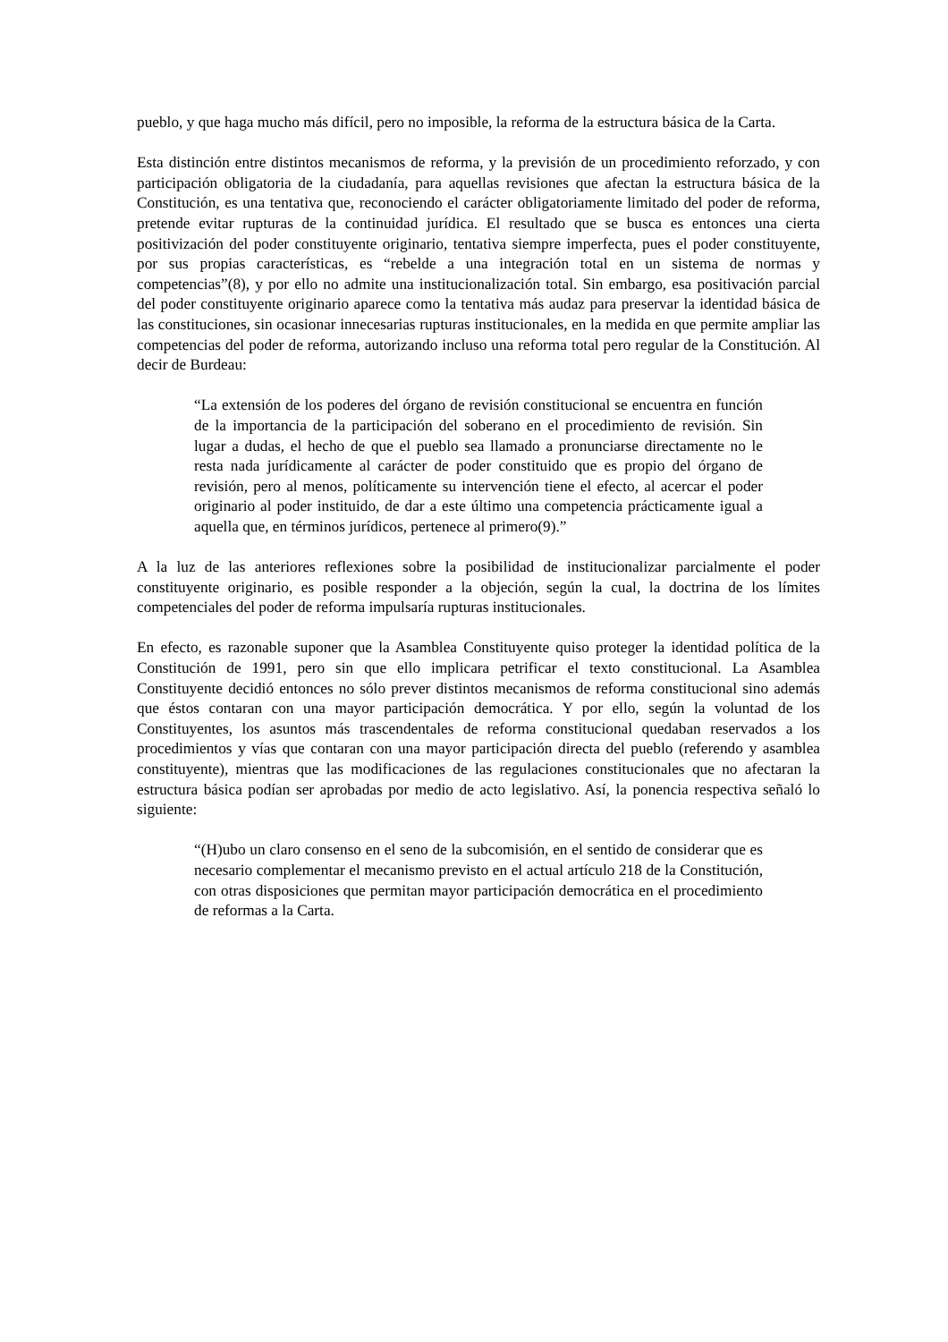pueblo, y que haga mucho más difícil, pero no imposible, la reforma de la estructura básica de la Carta.
Esta distinción entre distintos mecanismos de reforma, y la previsión de un procedimiento reforzado, y con participación obligatoria de la ciudadanía, para aquellas revisiones que afectan la estructura básica de la Constitución, es una tentativa que, reconociendo el carácter obligatoriamente limitado del poder de reforma, pretende evitar rupturas de la continuidad jurídica. El resultado que se busca es entonces una cierta positivización del poder constituyente originario, tentativa siempre imperfecta, pues el poder constituyente, por sus propias características, es “rebelde a una integración total en un sistema de normas y competencias”(8), y por ello no admite una institucionalización total. Sin embargo, esa positivación parcial del poder constituyente originario aparece como la tentativa más audaz para preservar la identidad básica de las constituciones, sin ocasionar innecesarias rupturas institucionales, en la medida en que permite ampliar las competencias del poder de reforma, autorizando incluso una reforma total pero regular de la Constitución. Al decir de Burdeau:
“La extensión de los poderes del órgano de revisión constitucional se encuentra en función de la importancia de la participación del soberano en el procedimiento de revisión. Sin lugar a dudas, el hecho de que el pueblo sea llamado a pronunciarse directamente no le resta nada jurídicamente al carácter de poder constituido que es propio del órgano de revisión, pero al menos, políticamente su intervención tiene el efecto, al acercar el poder originario al poder instituido, de dar a este último una competencia prácticamente igual a aquella que, en términos jurídicos, pertenece al primero(9).”
A la luz de las anteriores reflexiones sobre la posibilidad de institucionalizar parcialmente el poder constituyente originario, es posible responder a la objeción, según la cual, la doctrina de los límites competenciales del poder de reforma impulsaría rupturas institucionales.
En efecto, es razonable suponer que la Asamblea Constituyente quiso proteger la identidad política de la Constitución de 1991, pero sin que ello implicara petrificar el texto constitucional. La Asamblea Constituyente decidió entonces no sólo prever distintos mecanismos de reforma constitucional sino además que éstos contaran con una mayor participación democrática. Y por ello, según la voluntad de los Constituyentes, los asuntos más trascendentales de reforma constitucional quedaban reservados a los procedimientos y vías que contaran con una mayor participación directa del pueblo (referendo y asamblea constituyente), mientras que las modificaciones de las regulaciones constitucionales que no afectaran la estructura básica podían ser aprobadas por medio de acto legislativo. Así, la ponencia respectiva señaló lo siguiente:
“(H)ubo un claro consenso en el seno de la subcomisión, en el sentido de considerar que es necesario complementar el mecanismo previsto en el actual artículo 218 de la Constitución, con otras disposiciones que permitan mayor participación democrática en el procedimiento de reformas a la Carta.